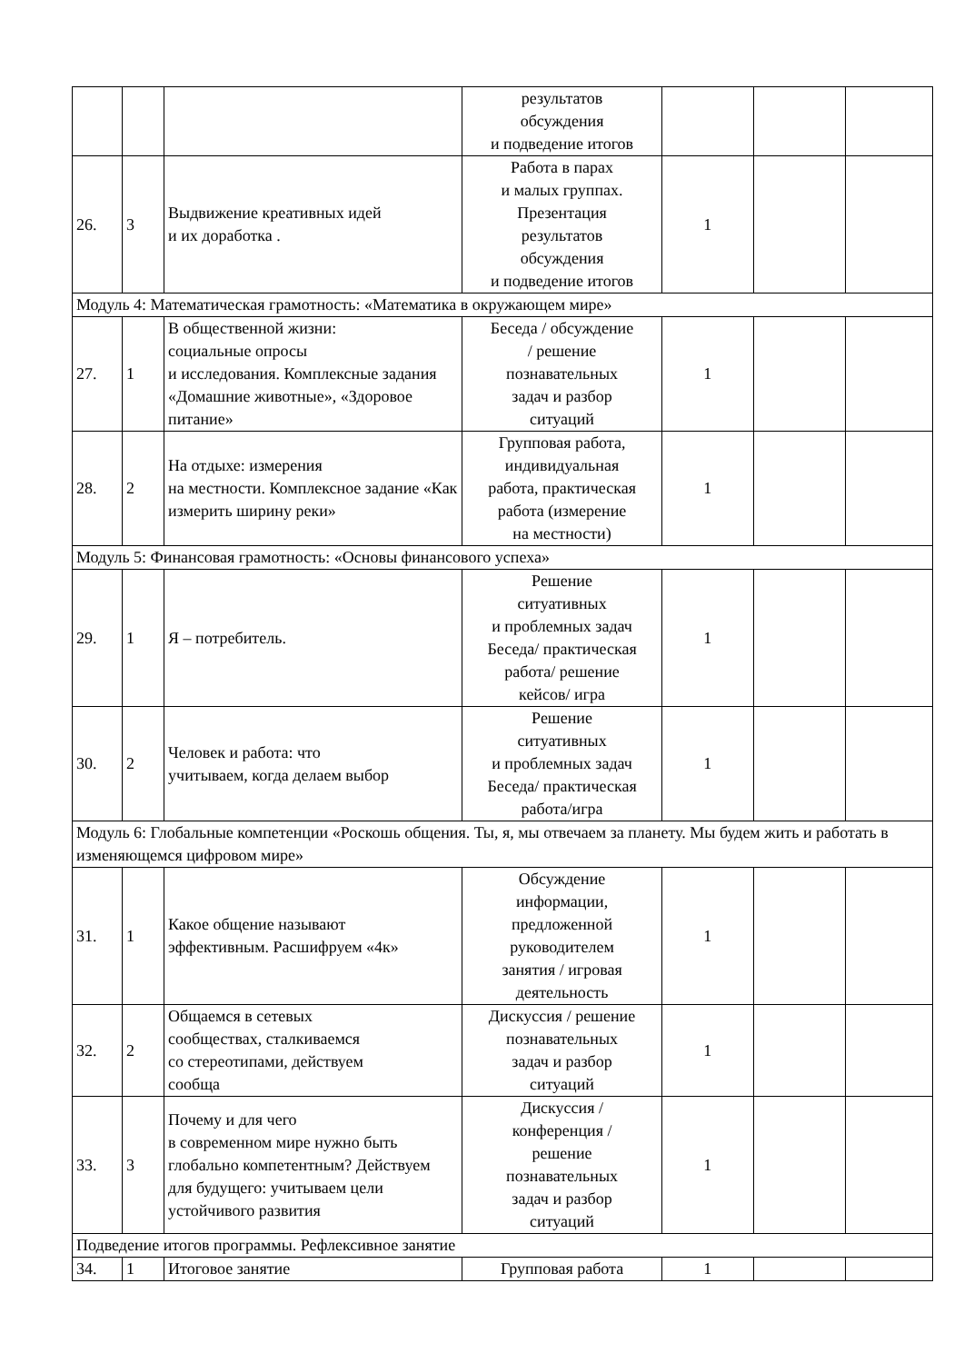| | | | результатов обсуждения и подведение итогов | | | |
| 26. | 3 | Выдвижение креативных идей и их доработка . | Работа в парах и малых группах. Презентация результатов обсуждения и подведение итогов | 1 | | |
| Модуль 4: Математическая грамотность: «Математика в окружающем мире» | | | | | | |
| 27. | 1 | В общественной жизни: социальные опросы и исследования. Комплексные задания «Домашние животные», «Здоровое питание» | Беседа / обсуждение / решение познавательных задач и разбор ситуаций | 1 | | |
| 28. | 2 | На отдыхе: измерения на местности. Комплексное задание «Как измерить ширину реки» | Групповая работа, индивидуальная работа, практическая работа (измерение на местности) | 1 | | |
| Модуль 5: Финансовая грамотность: «Основы финансового успеха» | | | | | | |
| 29. | 1 | Я – потребитель. | Решение ситуативных и проблемных задач Беседа/ практическая работа/ решение кейсов/ игра | 1 | | |
| 30. | 2 | Человек и работа: что учитываем, когда делаем выбор | Решение ситуативных и проблемных задач Беседа/ практическая работа/игра | 1 | | |
| Модуль 6: Глобальные компетенции «Роскошь общения. Ты, я, мы отвечаем за планету. Мы будем жить и работать в изменяющемся цифровом мире» | | | | | | |
| 31. | 1 | Какое общение называют эффективным. Расшифруем «4к» | Обсуждение информации, предложенной руководителем занятия / игровая деятельность | 1 | | |
| 32. | 2 | Общаемся в сетевых сообществах, сталкиваемся со стереотипами, действуем сообща | Дискуссия / решение познавательных задач и разбор ситуаций | 1 | | |
| 33. | 3 | Почему и для чего в современном мире нужно быть глобально компетентным? Действуем для будущего: учитываем цели устойчивого развития | Дискуссия / конференция / решение познавательных задач и разбор ситуаций | 1 | | |
| Подведение итогов программы. Рефлексивное занятие | | | | | | |
| 34. | 1 | Итоговое занятие | Групповая работа | 1 | | |